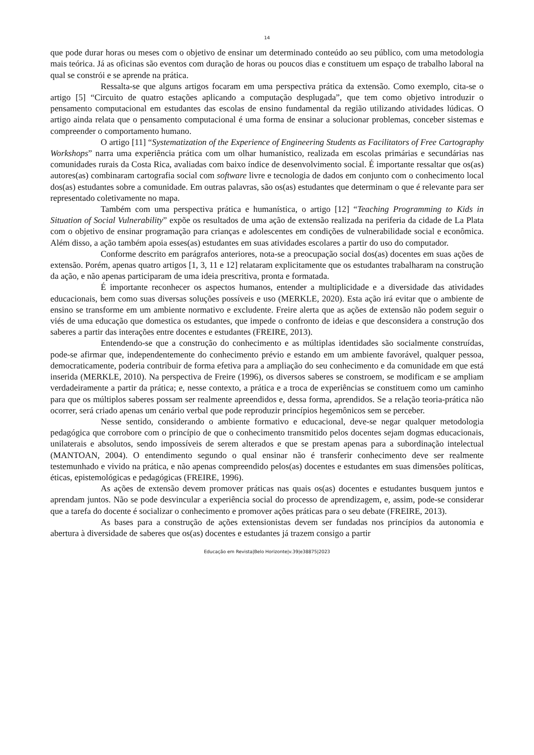14
que pode durar horas ou meses com o objetivo de ensinar um determinado conteúdo ao seu público, com uma metodologia mais teórica. Já as oficinas são eventos com duração de horas ou poucos dias e constituem um espaço de trabalho laboral na qual se constrói e se aprende na prática.
Ressalta-se que alguns artigos focaram em uma perspectiva prática da extensão. Como exemplo, cita-se o artigo [5] “Circuito de quatro estações aplicando a computação desplugada”, que tem como objetivo introduzir o pensamento computacional em estudantes das escolas de ensino fundamental da região utilizando atividades lúdicas. O artigo ainda relata que o pensamento computacional é uma forma de ensinar a solucionar problemas, conceber sistemas e compreender o comportamento humano.
O artigo [11] “Systematization of the Experience of Engineering Students as Facilitators of Free Cartography Workshops” narra uma experiência prática com um olhar humanístico, realizada em escolas primárias e secundárias nas comunidades rurais da Costa Rica, avaliadas com baixo índice de desenvolvimento social. É importante ressaltar que os(as) autores(as) combinaram cartografia social com software livre e tecnologia de dados em conjunto com o conhecimento local dos(as) estudantes sobre a comunidade. Em outras palavras, são os(as) estudantes que determinam o que é relevante para ser representado coletivamente no mapa.
Também com uma perspectiva prática e humanística, o artigo [12] “Teaching Programming to Kids in Situation of Social Vulnerability” expõe os resultados de uma ação de extensão realizada na periferia da cidade de La Plata com o objetivo de ensinar programação para crianças e adolescentes em condições de vulnerabilidade social e econômica. Além disso, a ação também apoia esses(as) estudantes em suas atividades escolares a partir do uso do computador.
Conforme descrito em parágrafos anteriores, nota-se a preocupação social dos(as) docentes em suas ações de extensão. Porém, apenas quatro artigos [1, 3, 11 e 12] relataram explicitamente que os estudantes trabalharam na construção da ação, e não apenas participaram de uma ideia prescritiva, pronta e formatada.
É importante reconhecer os aspectos humanos, entender a multiplicidade e a diversidade das atividades educacionais, bem como suas diversas soluções possíveis e uso (MERKLE, 2020). Esta ação irá evitar que o ambiente de ensino se transforme em um ambiente normativo e excludente. Freire alerta que as ações de extensão não podem seguir o viés de uma educação que domestica os estudantes, que impede o confronto de ideias e que desconsidera a construção dos saberes a partir das interações entre docentes e estudantes (FREIRE, 2013).
Entendendo-se que a construção do conhecimento e as múltiplas identidades são socialmente construídas, pode-se afirmar que, independentemente do conhecimento prévio e estando em um ambiente favorável, qualquer pessoa, democraticamente, poderia contribuir de forma efetiva para a ampliação do seu conhecimento e da comunidade em que está inserida (MERKLE, 2010). Na perspectiva de Freire (1996), os diversos saberes se constroem, se modificam e se ampliam verdadeiramente a partir da prática; e, nesse contexto, a prática e a troca de experiências se constituem como um caminho para que os múltiplos saberes possam ser realmente apreendidos e, dessa forma, aprendidos. Se a relação teoria-prática não ocorrer, será criado apenas um cenário verbal que pode reproduzir princípios hegemônicos sem se perceber.
Nesse sentido, considerando o ambiente formativo e educacional, deve-se negar qualquer metodologia pedagógica que corrobore com o princípio de que o conhecimento transmitido pelos docentes sejam dogmas educacionais, unilaterais e absolutos, sendo impossíveis de serem alterados e que se prestam apenas para a subordinação intelectual (MANTOAN, 2004). O entendimento segundo o qual ensinar não é transferir conhecimento deve ser realmente testemunhado e vivido na prática, e não apenas compreendido pelos(as) docentes e estudantes em suas dimensões políticas, éticas, epistemológicas e pedagógicas (FREIRE, 1996).
As ações de extensão devem promover práticas nas quais os(as) docentes e estudantes busquem juntos e aprendam juntos. Não se pode desvincular a experiência social do processo de aprendizagem, e, assim, pode-se considerar que a tarefa do docente é socializar o conhecimento e promover ações práticas para o seu debate (FREIRE, 2013).
As bases para a construção de ações extensionistas devem ser fundadas nos princípios da autonomia e abertura à diversidade de saberes que os(as) docentes e estudantes já trazem consigo a partir
Educação em Revista|Belo Horizonte|v.39|e38875|2023